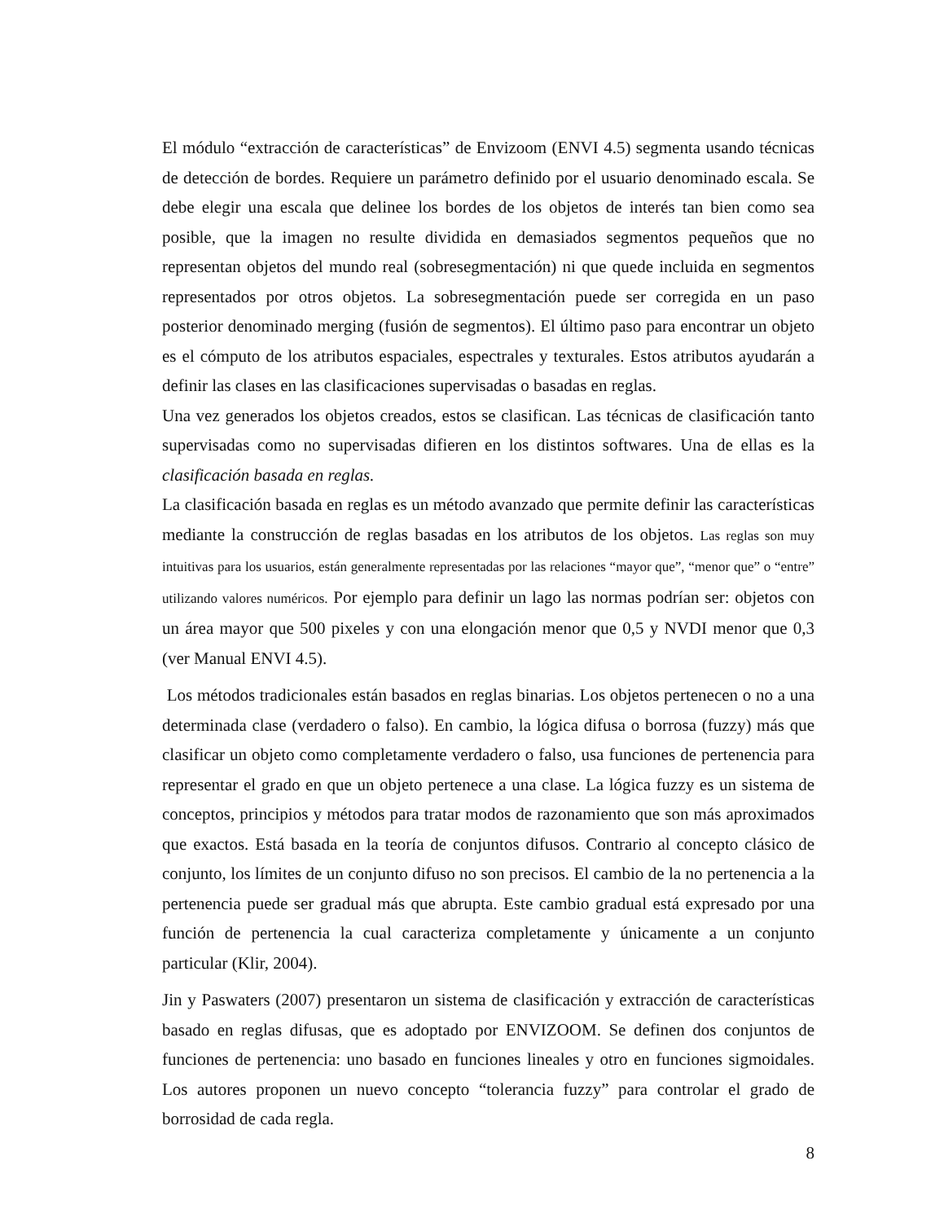El módulo “extracción de características” de Envizoom (ENVI 4.5) segmenta usando técnicas de detección de bordes. Requiere un parámetro definido por el usuario denominado escala. Se debe elegir una escala que delinee los bordes de los objetos de interés tan bien como sea posible, que la imagen no resulte dividida en demasiados segmentos pequeños que no representan objetos del mundo real (sobresegmentación) ni que quede incluida en segmentos representados por otros objetos. La sobresegmentación puede ser corregida en un paso posterior denominado merging (fusión de segmentos). El último paso para encontrar un objeto es el cómputo de los atributos espaciales, espectrales y texturales. Estos atributos ayudarán a definir las clases en las clasificaciones supervisadas o basadas en reglas.
Una vez generados los objetos creados, estos se clasifican. Las técnicas de clasificación tanto supervisadas como no supervisadas difieren en los distintos softwares. Una de ellas es la clasificación basada en reglas.
La clasificación basada en reglas es un método avanzado que permite definir las características mediante la construcción de reglas basadas en los atributos de los objetos. Las reglas son muy intuitivas para los usuarios, están generalmente representadas por las relaciones “mayor que”, “menor que” o “entre” utilizando valores numéricos. Por ejemplo para definir un lago las normas podrían ser: objetos con un área mayor que 500 pixeles y con una elongación menor que 0,5 y NVDI menor que 0,3 (ver Manual ENVI 4.5).
Los métodos tradicionales están basados en reglas binarias. Los objetos pertenecen o no a una determinada clase (verdadero o falso). En cambio, la lógica difusa o borrosa (fuzzy) más que clasificar un objeto como completamente verdadero o falso, usa funciones de pertenencia para representar el grado en que un objeto pertenece a una clase. La lógica fuzzy es un sistema de conceptos, principios y métodos para tratar modos de razonamiento que son más aproximados que exactos. Está basada en la teoría de conjuntos difusos. Contrario al concepto clásico de conjunto, los límites de un conjunto difuso no son precisos. El cambio de la no pertenencia a la pertenencia puede ser gradual más que abrupta. Este cambio gradual está expresado por una función de pertenencia la cual caracteriza completamente y únicamente a un conjunto particular (Klir, 2004).
Jin y Paswaters (2007) presentaron un sistema de clasificación y extracción de características basado en reglas difusas, que es adoptado por ENVIZOOM. Se definen dos conjuntos de funciones de pertenencia: uno basado en funciones lineales y otro en funciones sigmoidales. Los autores proponen un nuevo concepto “tolerancia fuzzy” para controlar el grado de borrosidad de cada regla.
8